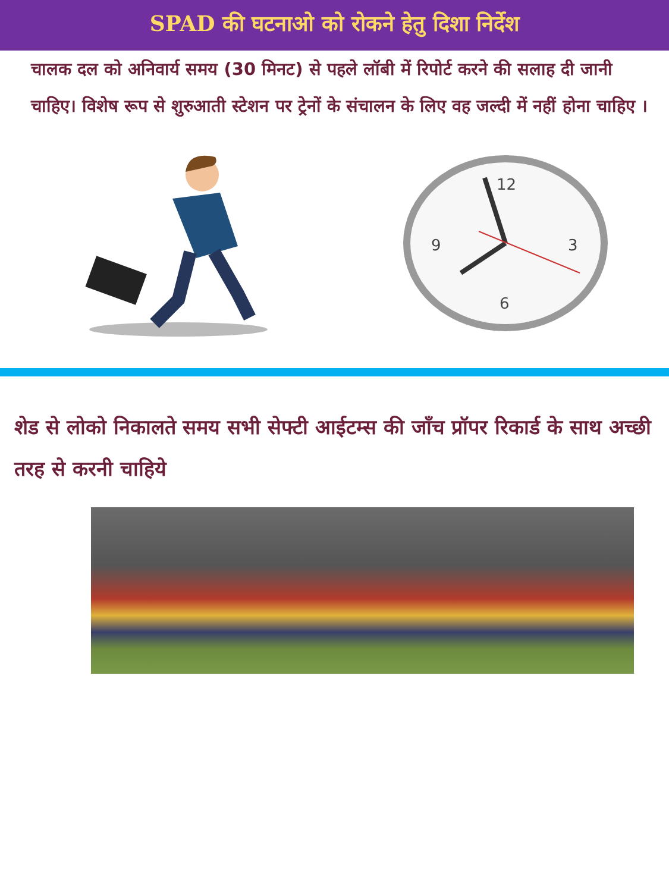SPAD की घटनाओ को रोकने हेतु दिशा निर्देश
चालक दल को अनिवार्य समय (30 मिनट) से पहले लॉबी में रिपोर्ट करने की सलाह दी जानी चाहिए। विशेष रूप से शुरुआती स्टेशन पर ट्रेनों के संचालन के लिए वह जल्दी में नहीं होना चाहिए ।
12
3
6
9
शेड से लोको निकालते समय सभी सेफ्टी आईटम्स की जाँच प्रॉपर रिकार्ड के साथ अच्छी तरह से करनी चाहिये